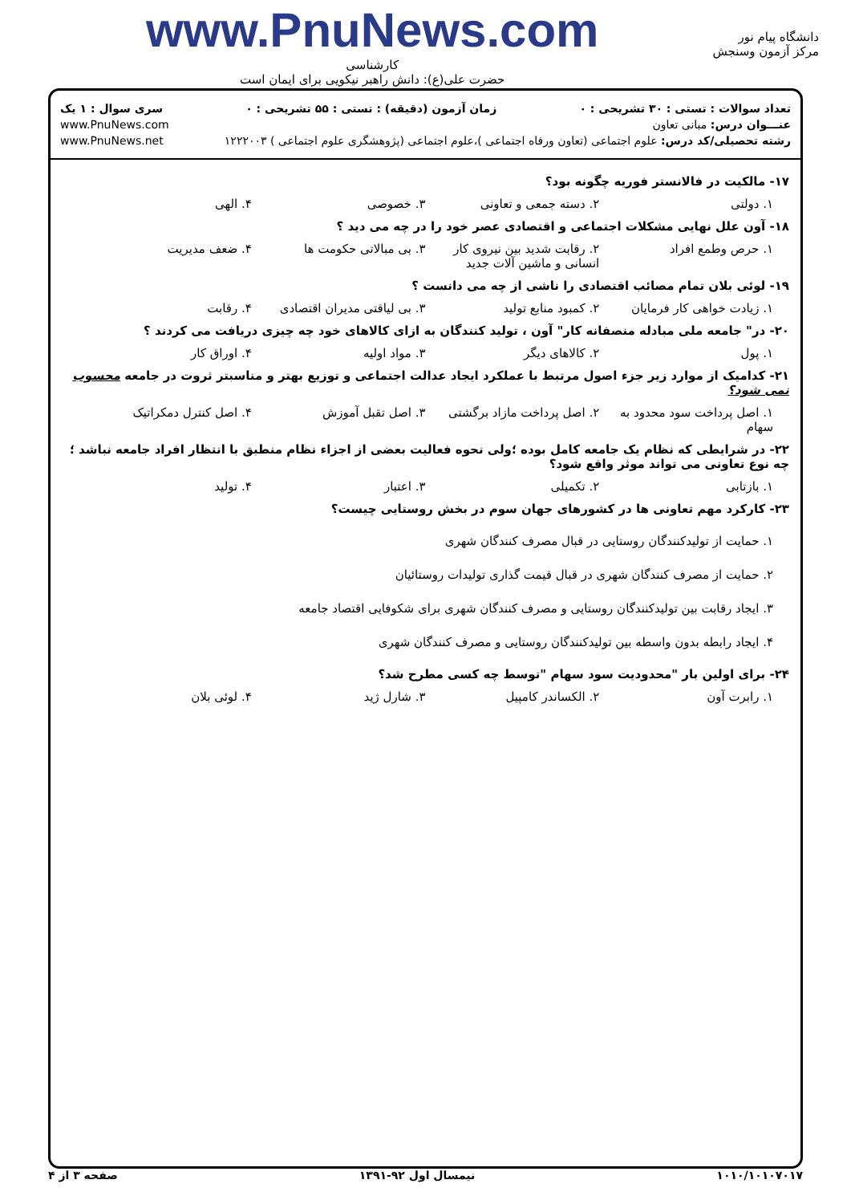دانشگاه پیام نور
مرکز آزمون وسنجش
www.PnuNews.com
کارشناسی
حضرت علی(ع): دانش راهبر نیکویی برای ایمان است
تعداد سوالات : تستی : ۳۰ تشریحی : ۰ زمان آزمون (دقیقه) : تستی : ۵۵ تشریحی : ۰ سری سوال : ۱ یک
عنـــوان درس: مبانی تعاون www.PnuNews.com
رشته تحصیلی/کد درس: علوم اجتماعی (تعاون ورفاه اجتماعی )،علوم اجتماعی (پژوهشگری علوم اجتماعی ) ۱۲۲۲۰۰۳ www.PnuNews.net
۱۷- مالکیت در فالانستر فوریه چگونه بود؟
۱. دولتی ۲. دسته جمعی و تعاونی ۳. خصوصی ۴. الهی
۱۸- آون علل نهایی مشکلات اجتماعی و اقتصادی عصر خود را در چه می دید ؟
۱. حرص وطمع افراد ۲. رقابت شدید بین نیروی کار انسانی و ماشین آلات جدید ۳. بی مبالاتی حکومت ها ۴. ضعف مدیریت
۱۹- لوئی بلان تمام مصائب اقتصادی را ناشی از چه می دانست ؟
۱. زیادت خواهی کار فرمایان ۲. کمبود منابع تولید ۳. بی لیاقتی مدیران اقتصادی ۴. رقابت
۲۰- در" جامعه ملی مبادله منصفانه کار" آون ، تولید کنندگان به ازای کالاهای خود چه چیزی دریافت می کردند ؟
۱. پول ۲. کالاهای دیگر ۳. مواد اولیه ۴. اوراق کار
۲۱- کدامیک از موارد زیر جزء اصول مرتبط با عملکرد ایجاد عدالت اجتماعی و توزیع بهتر و مناسبتر ثروت در جامعه محسوب نمی شود؟
۱. اصل پرداخت سود محدود به سهام ۲. اصل پرداخت مازاد برگشتی ۳. اصل تقبل آموزش ۴. اصل کنترل دمکراتیک
۲۲- در شرایطی که نظام یک جامعه کامل بوده ؛ولی نحوه فعالیت بعضی از اجزاء نظام منطبق با انتظار افراد جامعه نباشد ؛چه نوع تعاونی می تواند موثر واقع شود؟
۱. بازتابی ۲. تکمیلی ۳. اعتبار ۴. تولید
۲۳- کارکرد مهم تعاونی ها در کشورهای جهان سوم در بخش روستایی چیست؟
۱. حمایت از تولیدکنندگان روستایی در قبال مصرف کنندگان شهری
۲. حمایت از مصرف کنندگان شهری در قبال قیمت گذاری تولیدات روستائیان
۳. ایجاد رقابت بین تولیدکنندگان روستایی و مصرف کنندگان شهری برای شکوفایی اقتصاد جامعه
۴. ایجاد رابطه بدون واسطه بین تولیدکنندگان روستایی و مصرف کنندگان شهری
۲۴- برای اولین بار "محدودیت سود سهام "توسط چه کسی مطرح شد؟
۱. رابرت آون ۲. الکساندر کامپیل ۳. شارل ژید ۴. لوئی بلان
۱۰۱۰/۱۰۱۰۷۰۱۷ نیمسال اول ۹۲-۱۳۹۱ صفحه ۳ از ۴